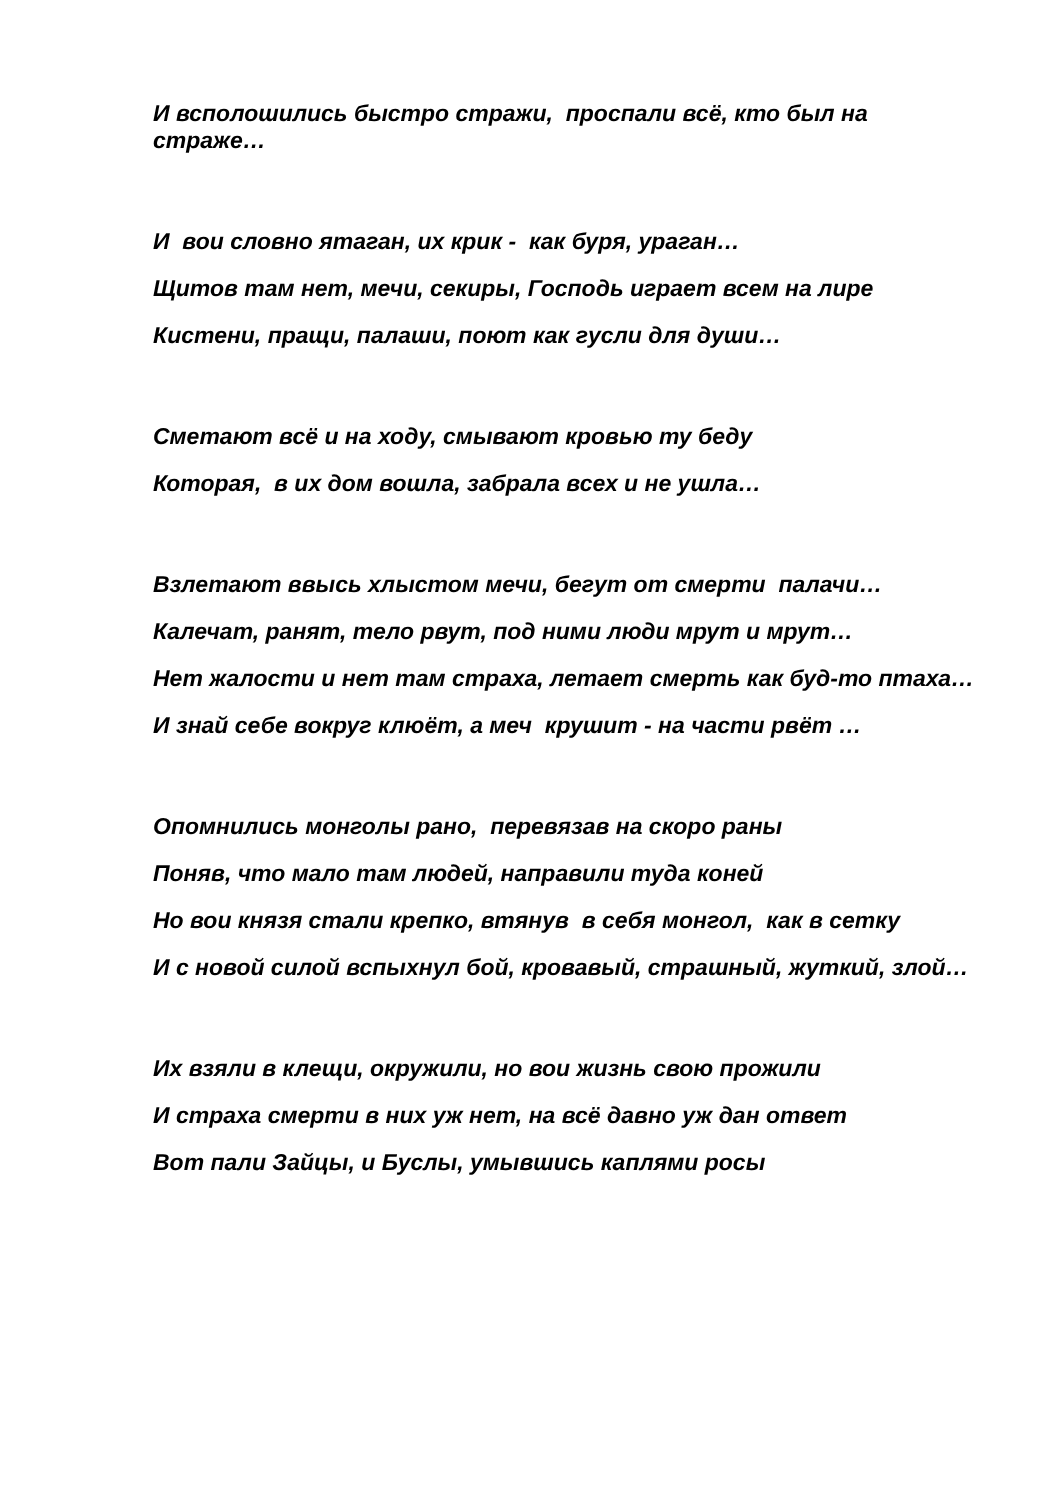И всполошились быстро стражи, проспали всё, кто был на страже…
И вои словно ятаган, их крик - как буря, ураган…
Щитов там нет, мечи, секиры, Господь играет всем на лире
Кистени, пращи, палаши, поют как гусли для души…
Сметают всё и на ходу, смывают кровью ту беду
Которая, в их дом вошла, забрала всех и не ушла…
Взлетают ввысь хлыстом мечи, бегут от смерти палачи…
Калечат, ранят, тело рвут, под ними люди мрут и мрут…
Нет жалости и нет там страха, летает смерть как буд-то птаха…
И знай себе вокруг клюёт, а меч крушит - на части рвёт …
Опомнились монголы рано, перевязав на скоро раны
Поняв, что мало там людей, направили туда коней
Но вои князя стали крепко, втянув в себя монгол, как в сетку
И с новой силой вспыхнул бой, кровавый, страшный, жуткий, злой…
Их взяли в клещи, окружили, но вои жизнь свою прожили
И страха смерти в них уж нет, на всё давно уж дан ответ
Вот пали Зайцы, и Буслы, умывшись каплями росы